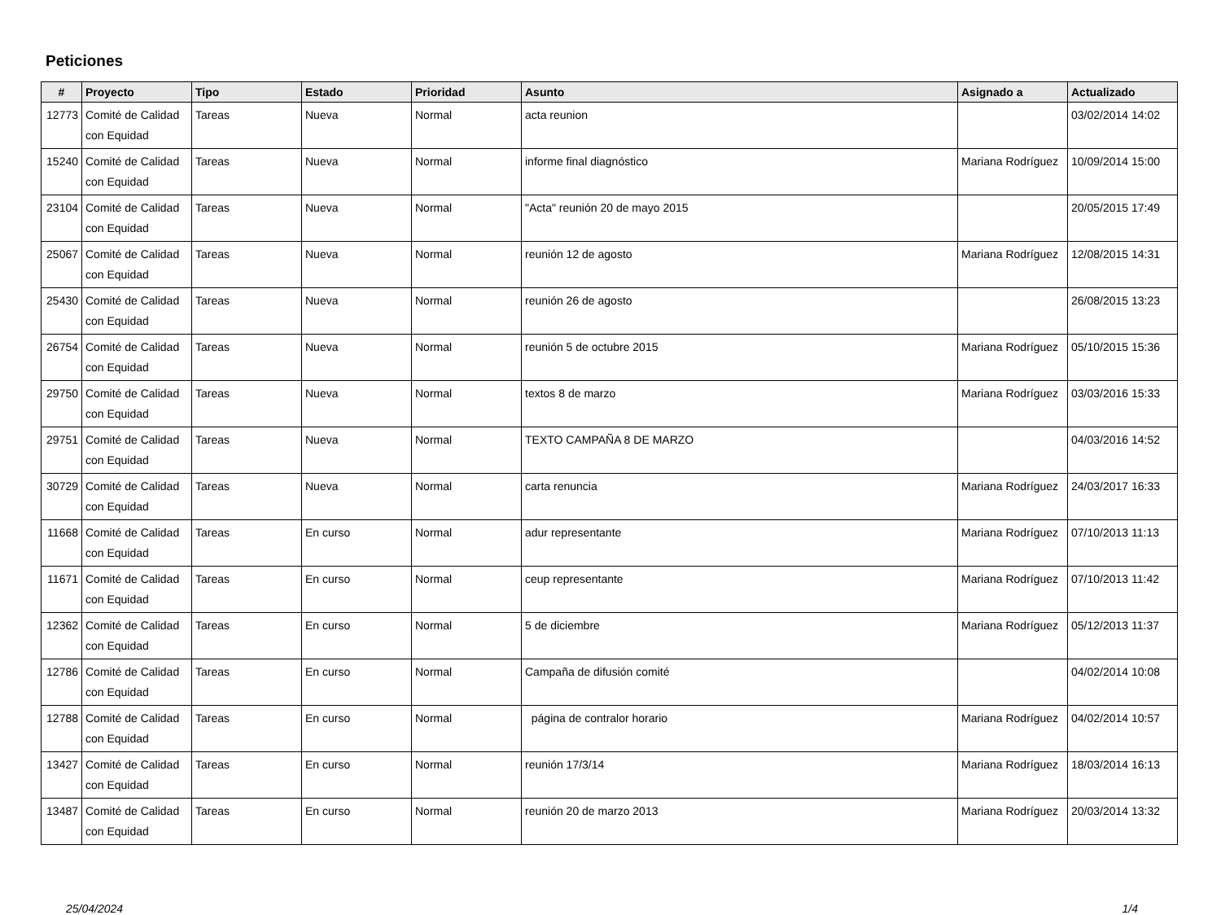Peticiones
| # | Proyecto | Tipo | Estado | Prioridad | Asunto | Asignado a | Actualizado |
| --- | --- | --- | --- | --- | --- | --- | --- |
| 12773 | Comité de Calidad con Equidad | Tareas | Nueva | Normal | acta reunion | | 03/02/2014 14:02 |
| 15240 | Comité de Calidad con Equidad | Tareas | Nueva | Normal | informe final diagnóstico | Mariana Rodríguez | 10/09/2014 15:00 |
| 23104 | Comité de Calidad con Equidad | Tareas | Nueva | Normal | "Acta" reunión 20 de mayo 2015 | | 20/05/2015 17:49 |
| 25067 | Comité de Calidad con Equidad | Tareas | Nueva | Normal | reunión 12 de agosto | Mariana Rodríguez | 12/08/2015 14:31 |
| 25430 | Comité de Calidad con Equidad | Tareas | Nueva | Normal | reunión 26 de agosto | | 26/08/2015 13:23 |
| 26754 | Comité de Calidad con Equidad | Tareas | Nueva | Normal | reunión 5 de octubre 2015 | Mariana Rodríguez | 05/10/2015 15:36 |
| 29750 | Comité de Calidad con Equidad | Tareas | Nueva | Normal | textos 8 de marzo | Mariana Rodríguez | 03/03/2016 15:33 |
| 29751 | Comité de Calidad con Equidad | Tareas | Nueva | Normal | TEXTO CAMPAÑA 8 DE MARZO | | 04/03/2016 14:52 |
| 30729 | Comité de Calidad con Equidad | Tareas | Nueva | Normal | carta renuncia | Mariana Rodríguez | 24/03/2017 16:33 |
| 11668 | Comité de Calidad con Equidad | Tareas | En curso | Normal | adur representante | Mariana Rodríguez | 07/10/2013 11:13 |
| 11671 | Comité de Calidad con Equidad | Tareas | En curso | Normal | ceup representante | Mariana Rodríguez | 07/10/2013 11:42 |
| 12362 | Comité de Calidad con Equidad | Tareas | En curso | Normal | 5 de diciembre | Mariana Rodríguez | 05/12/2013 11:37 |
| 12786 | Comité de Calidad con Equidad | Tareas | En curso | Normal | Campaña de difusión comité | | 04/02/2014 10:08 |
| 12788 | Comité de Calidad con Equidad | Tareas | En curso | Normal | página de contralor horario | Mariana Rodríguez | 04/02/2014 10:57 |
| 13427 | Comité de Calidad con Equidad | Tareas | En curso | Normal | reunión 17/3/14 | Mariana Rodríguez | 18/03/2014 16:13 |
| 13487 | Comité de Calidad con Equidad | Tareas | En curso | Normal | reunión 20 de marzo 2013 | Mariana Rodríguez | 20/03/2014 13:32 |
25/04/2024 1/4